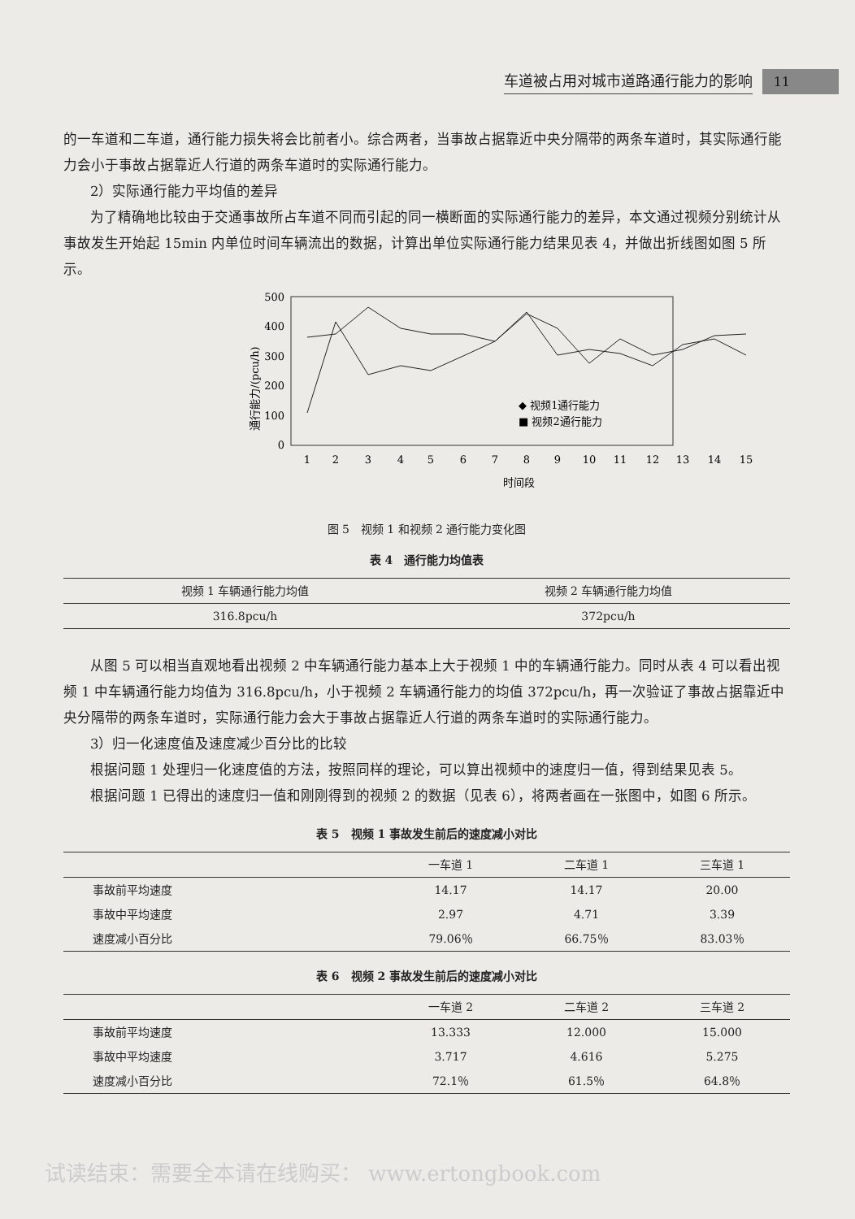车道被占用对城市道路通行能力的影响 11
的一车道和二车道，通行能力损失将会比前者小。综合两者，当事故占据靠近中央分隔带的两条车道时，其实际通行能力会小于事故占据靠近人行道的两条车道时的实际通行能力。
2）实际通行能力平均值的差异
为了精确地比较由于交通事故所占车道不同而引起的同一横断面的实际通行能力的差异，本文通过视频分别统计从事故发生开始起 15min 内单位时间车辆流出的数据，计算出单位实际通行能力结果见表 4，并做出折线图如图 5 所示。
通行能力/(pcu/h)
500
400
300
200
100
0
◆ 视频1通行能力
■ 视频2通行能力
1
2
3
4
5
6
7
8
9
10
11
12
13
14
15
时间段
图 5　视频 1 和视频 2 通行能力变化图
表 4　通行能力均值表
| 视频 1 车辆通行能力均值 | 视频 2 车辆通行能力均值 |
| --- | --- |
| 316.8pcu/h | 372pcu/h |
从图 5 可以相当直观地看出视频 2 中车辆通行能力基本上大于视频 1 中的车辆通行能力。同时从表 4 可以看出视频 1 中车辆通行能力均值为 316.8pcu/h，小于视频 2 车辆通行能力的均值 372pcu/h，再一次验证了事故占据靠近中央分隔带的两条车道时，实际通行能力会大于事故占据靠近人行道的两条车道时的实际通行能力。
3）归一化速度值及速度减少百分比的比较
根据问题 1 处理归一化速度值的方法，按照同样的理论，可以算出视频中的速度归一值，得到结果见表 5。
根据问题 1 已得出的速度归一值和刚刚得到的视频 2 的数据（见表 6），将两者画在一张图中，如图 6 所示。
表 5　视频 1 事故发生前后的速度减小对比
| | 一车道 1 | 二车道 1 | 三车道 1 |
| --- | --- | --- | --- |
| 事故前平均速度 | 14.17 | 14.17 | 20.00 |
| 事故中平均速度 | 2.97 | 4.71 | 3.39 |
| 速度减小百分比 | 79.06％ | 66.75％ | 83.03％ |
表 6　视频 2 事故发生前后的速度减小对比
| | 一车道 2 | 二车道 2 | 三车道 2 |
| --- | --- | --- | --- |
| 事故前平均速度 | 13.333 | 12.000 | 15.000 |
| 事故中平均速度 | 3.717 | 4.616 | 5.275 |
| 速度减小百分比 | 72.1％ | 61.5％ | 64.8％ |
试读结束：需要全本请在线购买： www.ertongbook.com